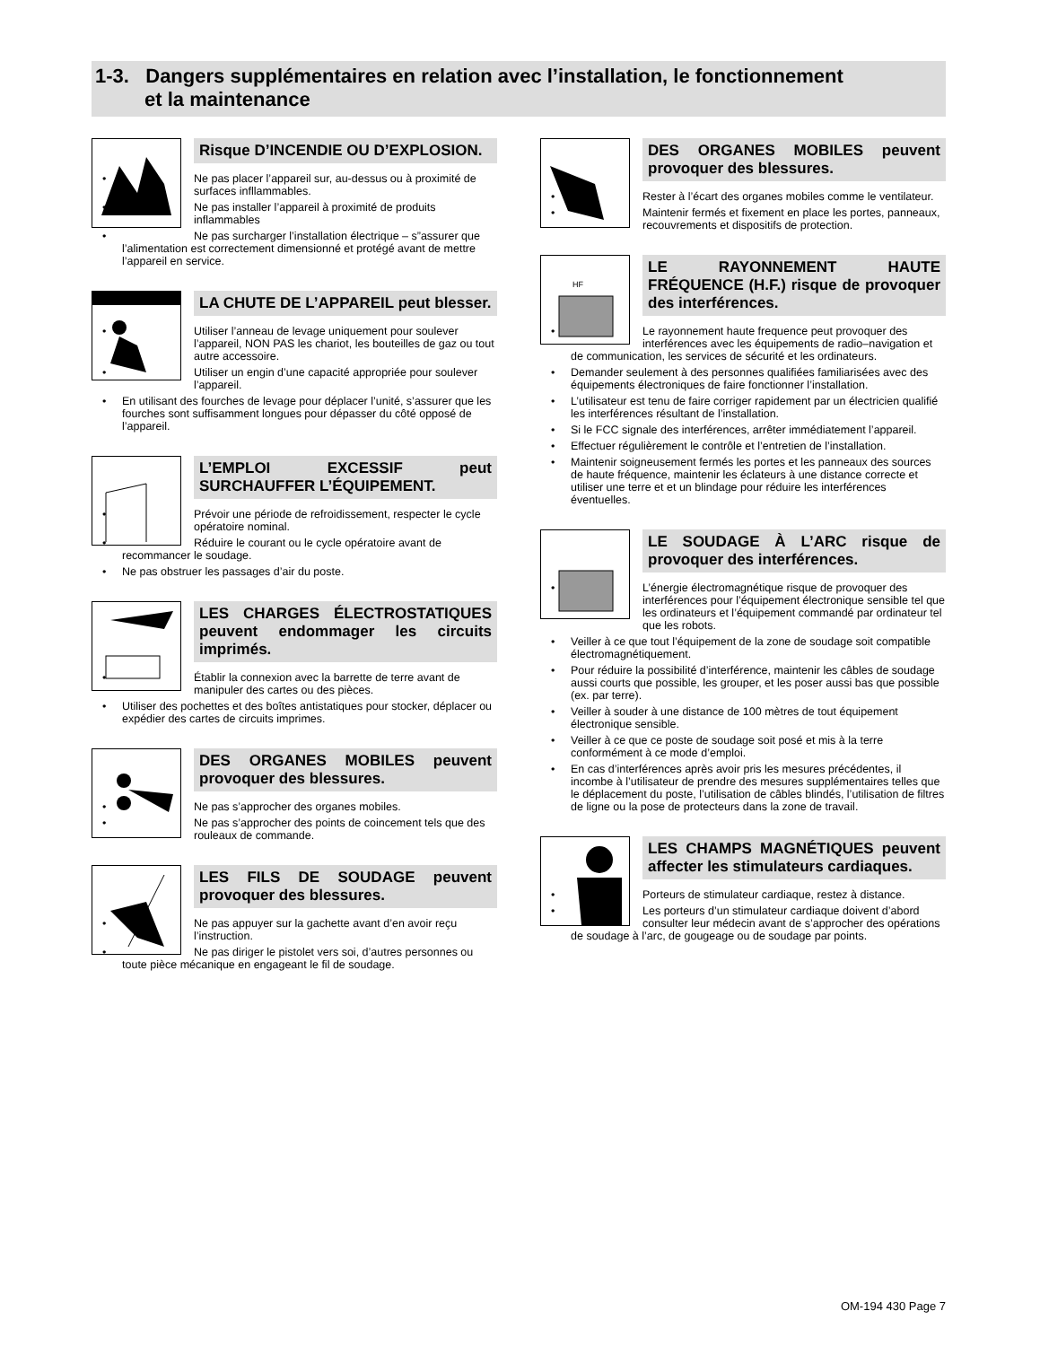1-3. Dangers supplémentaires en relation avec l’installation, le fonctionnement
et la maintenance
Risque D’INCENDIE OU D’EXPLOSION.
• Ne pas placer l’appareil sur, au-dessus ou à proximité de surfaces infllammables.
• Ne pas installer l’appareil à proximité de produits inflammables
• Ne pas surcharger l’installation électrique – s”assurer que l’alimentation est correctement dimensionné et protégé avant de mettre l’appareil en service.
LA CHUTE DE L’APPAREIL peut blesser.
• Utiliser l’anneau de levage uniquement pour soulever l’appareil, NON PAS les chariot, les bouteilles de gaz ou tout autre accessoire.
• Utiliser un engin d’une capacité appropriée pour soulever l’appareil.
• En utilisant des fourches de levage pour déplacer l’unité, s’assurer que les fourches sont suffisamment longues pour dépasser du côté opposé de l’appareil.
L’EMPLOI EXCESSIF peut SURCHAUFFER L’ÉQUIPEMENT.
• Prévoir une période de refroidissement, respecter le cycle opératoire nominal.
• Réduire le courant ou le cycle opératoire avant de recommancer le soudage.
• Ne pas obstruer les passages d’air du poste.
LES CHARGES ÉLECTROSTATIQUES peuvent endommager les circuits imprimés.
• Établir la connexion avec la barrette de terre avant de manipuler des cartes ou des pièces.
• Utiliser des pochettes et des boîtes antistatiques pour stocker, déplacer ou expédier des cartes de circuits imprimes.
DES ORGANES MOBILES peuvent provoquer des blessures.
• Ne pas s’approcher des organes mobiles.
• Ne pas s’approcher des points de coincement tels que des rouleaux de commande.
LES FILS DE SOUDAGE peuvent provoquer des blessures.
• Ne pas appuyer sur la gachette avant d’en avoir reçu l’instruction.
• Ne pas diriger le pistolet vers soi, d’autres personnes ou toute pièce mécanique en engageant le fil de soudage.
DES ORGANES MOBILES peuvent provoquer des blessures.
• Rester à l’écart des organes mobiles comme le ventilateur.
• Maintenir fermés et fixement en place les portes, panneaux, recouvrements et dispositifs de protection.
HF
LE RAYONNEMENT HAUTE FRÉQUENCE (H.F.) risque de provoquer des interférences.
• Le rayonnement haute frequence peut provoquer des interférences avec les équipements de radio–navigation et de communication, les services de sécurité et les ordinateurs.
• Demander seulement à des personnes qualifiées familiarisées avec des équipements électroniques de faire fonctionner l’installation.
• L’utilisateur est tenu de faire corriger rapidement par un électricien qualifié les interférences résultant de l’installation.
• Si le FCC signale des interférences, arrêter immédiatement l’appareil.
• Effectuer régulièrement le contrôle et l’entretien de l’installation.
• Maintenir soigneusement fermés les portes et les panneaux des sources de haute fréquence, maintenir les éclateurs à une distance correcte et utiliser une terre et et un blindage pour réduire les interférences éventuelles.
LE SOUDAGE À L’ARC risque de provoquer des interférences.
• L’énergie électromagnétique risque de provoquer des interférences pour l’équipement électronique sensible tel que les ordinateurs et l’équipement commandé par ordinateur tel que les robots.
• Veiller à ce que tout l’équipement de la zone de soudage soit compatible électromagnétiquement.
• Pour réduire la possibilité d’interférence, maintenir les câbles de soudage aussi courts que possible, les grouper, et les poser aussi bas que possible (ex. par terre).
• Veiller à souder à une distance de 100 mètres de tout équipement électronique sensible.
• Veiller à ce que ce poste de soudage soit posé et mis à la terre conformément à ce mode d’emploi.
• En cas d’interférences après avoir pris les mesures précédentes, il incombe à l’utilisateur de prendre des mesures supplémentaires telles que le déplacement du poste, l’utilisation de câbles blindés, l’utilisation de filtres de ligne ou la pose de protecteurs dans la zone de travail.
LES CHAMPS MAGNÉTIQUES peuvent affecter les stimulateurs cardiaques.
• Porteurs de stimulateur cardiaque, restez à distance.
• Les porteurs d’un stimulateur cardiaque doivent d’abord consulter leur médecin avant de s’approcher des opérations de soudage à l’arc, de gougeage ou de soudage par points.
OM-194 430 Page 7